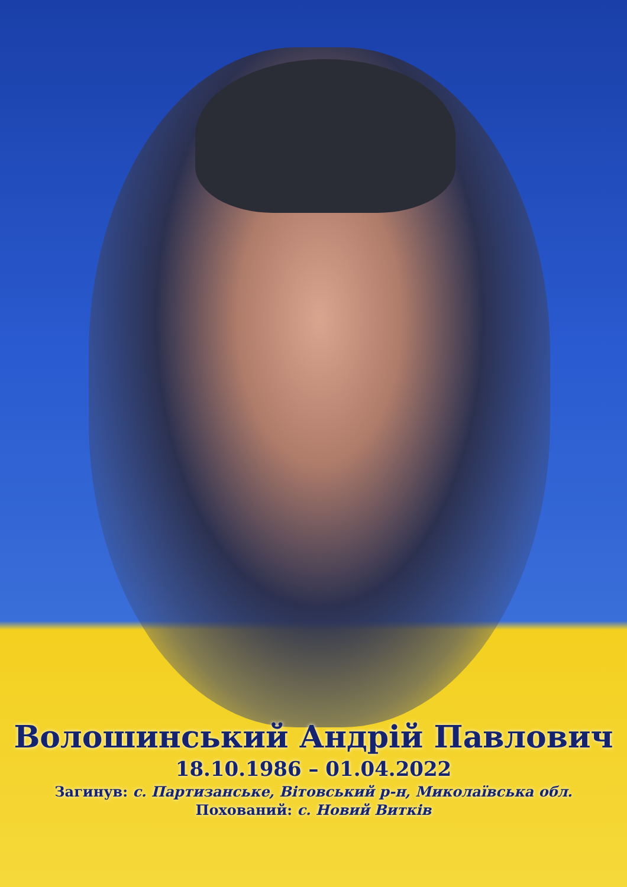Волошинський Андрій Павлович
18.10.1986 – 01.04.2022
Загинув: с. Партизанське, Вітовський р-н, Миколаївська обл.
Похований: с. Новий Витків